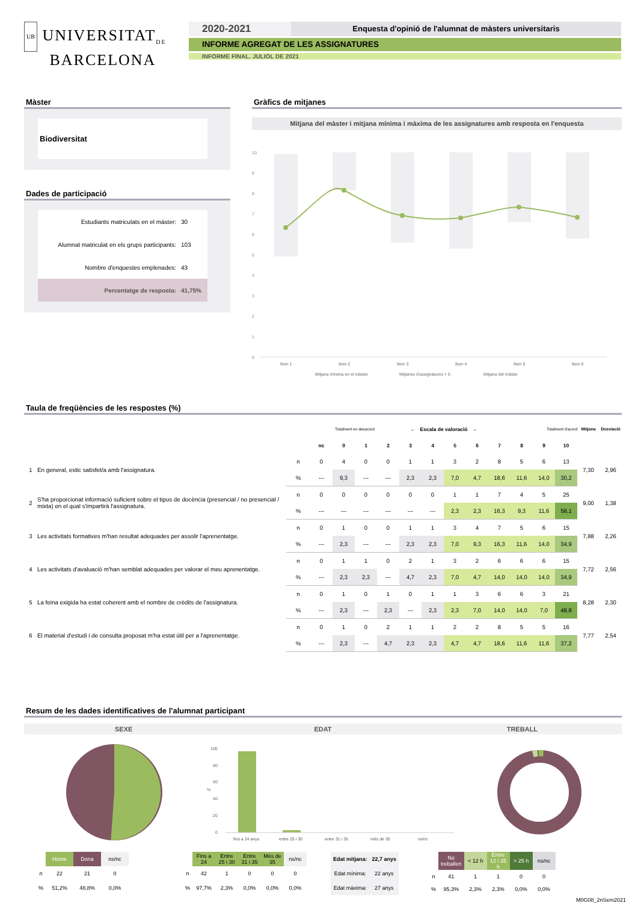UB UNIVERSITAT<sub>DE</sub>
BARCELONA
2020-2021
Enquesta d'opinió de l'alumnat de màsters universitaris
INFORME AGREGAT DE LES ASSIGNATURES
INFORME FINAL. JULIOL DE 2021
Màster
Biodiversitat
Dades de participació
| Estudiants matriculats en el màster: | 30 |
| Alumnat matriculat en els grups participants: | 103 |
| Nombre d'enquestes emplenades: | 43 |
| Percentatge de resposta: | 41,75% |
Gràfics de mitjanes
Mitjana del màster i mitjana mínima i màxima de les assignatures amb resposta en l'enquesta
10
9
8
7
6
5
4
3
2
1
0
Ítem 1
Ítem 2
Ítem 3
Ítem 4
Ítem 5
Ítem 6
Mitjana mínima en el màster
Mitjanes d'assignatures > 5
Mitjana del màster
Taula de freqüències de les respostes (%)
| | | | | Totalment en desacord | | ← Escala de valoració → | | | | | | Totalment d'acord | | | Mitjana | Desviació |
| --- | --- | --- | --- | --- | --- | --- | --- | --- | --- | --- | --- | --- | --- | --- | --- | --- |
| | | | nc | 0 | 1 | 2 | 3 | 4 | 5 | 6 | 7 | 8 | 9 | 10 | | |
| 1 | En general, estic satisfet/a amb l'assignatura. | n | 0 | 4 | 0 | 0 | 1 | 1 | 3 | 2 | 8 | 5 | 6 | 13 | 7,30 | 2,96 |
| | | % | --- | 9,3 | --- | --- | 2,3 | 2,3 | 7,0 | 4,7 | 18,6 | 11,6 | 14,0 | 30,2 | | |
| 2 | S'ha proporcionat informació suficient sobre el tipus de docència (presencial / no presencial / mixta) en el qual s'impartirà l'assignatura. | n | 0 | 0 | 0 | 0 | 0 | 0 | 1 | 1 | 7 | 4 | 5 | 25 | 9,00 | 1,38 |
| | | % | --- | --- | --- | --- | --- | --- | 2,3 | 2,3 | 16,3 | 9,3 | 11,6 | 58,1 | | |
| 3 | Les activitats formatives m'han resultat adequades per assolir l'aprenentatge. | n | 0 | 1 | 0 | 0 | 1 | 1 | 3 | 4 | 7 | 5 | 6 | 15 | 7,88 | 2,26 |
| | | % | --- | 2,3 | --- | --- | 2,3 | 2,3 | 7,0 | 9,3 | 16,3 | 11,6 | 14,0 | 34,9 | | |
| 4 | Les activitats d'avaluació m'han semblat adequades per valorar el meu aprenentatge. | n | 0 | 1 | 1 | 0 | 2 | 1 | 3 | 2 | 6 | 6 | 6 | 15 | 7,72 | 2,56 |
| | | % | --- | 2,3 | 2,3 | --- | 4,7 | 2,3 | 7,0 | 4,7 | 14,0 | 14,0 | 14,0 | 34,9 | | |
| 5 | La feina exigida ha estat coherent amb el nombre de crèdits de l'assignatura. | n | 0 | 1 | 0 | 1 | 0 | 1 | 1 | 3 | 6 | 6 | 3 | 21 | 8,28 | 2,30 |
| | | % | --- | 2,3 | --- | 2,3 | --- | 2,3 | 2,3 | 7,0 | 14,0 | 14,0 | 7,0 | 48,8 | | |
| 6 | El material d'estudi i de consulta proposat m'ha estat útil per a l'aprenentatge. | n | 0 | 1 | 0 | 2 | 1 | 1 | 2 | 2 | 8 | 5 | 5 | 16 | 7,77 | 2,54 |
| | | % | --- | 2,3 | --- | 4,7 | 2,3 | 2,3 | 4,7 | 4,7 | 18,6 | 11,6 | 11,6 | 37,2 | | |
Resum de les dades identificatives de l'alumnat participant
SEXE EDAT TREBALL
100
80
60
%
40
20
0
fins a 24 anys
entre 25 i 30
entre 31 i 35
més de 35
ns/nc
| | Home | Dona | ns/nc |
| n | 22 | 21 | 0 |
| % | 51,2% | 48,8% | 0,0% |
| | Fins a 24 | Entre 25 i 30 | Entre 31 i 35 | Més de 35 | ns/nc |
| n | 42 | 1 | 0 | 0 | 0 |
| % | 97,7% | 2,3% | 0,0% | 0,0% | 0,0% |
| Edat mitjana: | 22,7 anys |
| Edat mínima: | 22 anys |
| Edat màxima: | 27 anys |
| | No treballen | < 12 h | Entre 12 i 25 h | > 25 h | ns/nc |
| n | 41 | 1 | 1 | 0 | 0 |
| % | 95,3% | 2,3% | 2,3% | 0,0% | 0,0% |
M0G08_2nSem2021